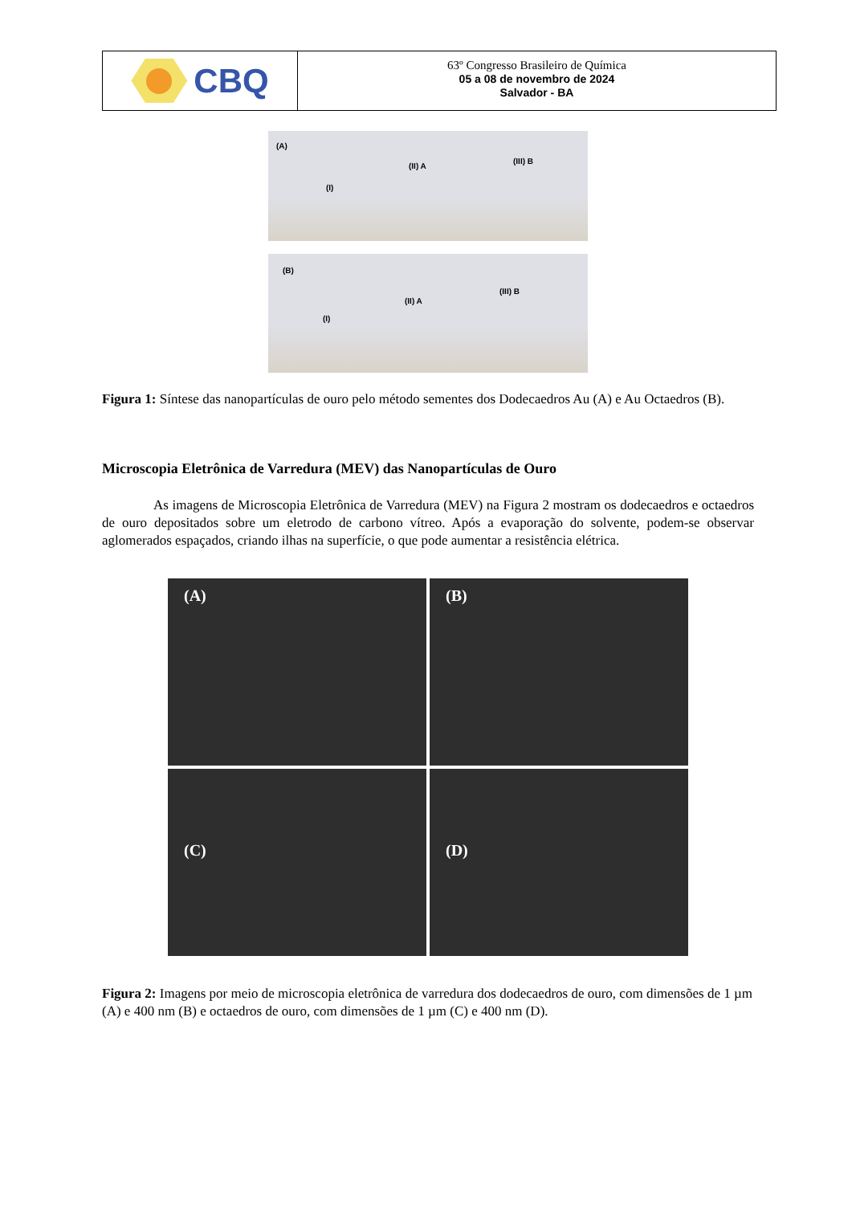CBQ
63º Congresso Brasileiro de Química
05 a 08 de novembro de 2024
Salvador - BA
(A)
(I)
(II) A
(III) B
(B)
(I)
(II) A
(III) B
Figura 1: Síntese das nanopartículas de ouro pelo método sementes dos Dodecaedros Au (A) e Au Octaedros (B).
Microscopia Eletrônica de Varredura (MEV) das Nanopartículas de Ouro
As imagens de Microscopia Eletrônica de Varredura (MEV) na Figura 2 mostram os dodecaedros e octaedros de ouro depositados sobre um eletrodo de carbono vítreo. Após a evaporação do solvente, podem-se observar aglomerados espaçados, criando ilhas na superfície, o que pode aumentar a resistência elétrica.
(A)
(B)
(C)
(D)
Figura 2: Imagens por meio de microscopia eletrônica de varredura dos dodecaedros de ouro, com dimensões de 1 µm (A) e 400 nm (B) e octaedros de ouro, com dimensões de 1 µm (C) e 400 nm (D).